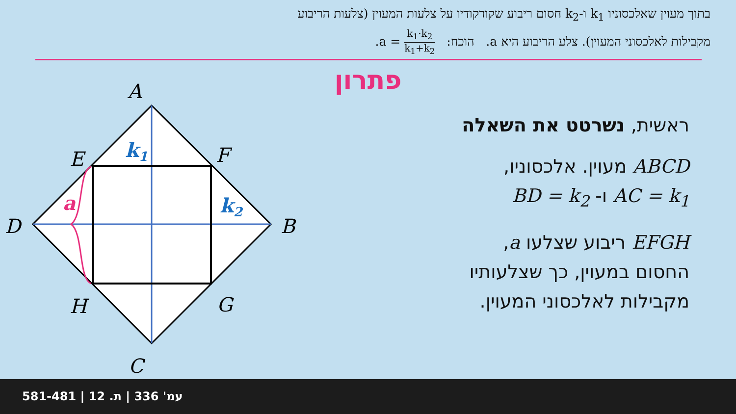בתוך מעוין שאלכסוניו k<sub>1</sub> ו-k<sub>2</sub> חסום ריבוע שקודקודיו על צלעות המעוין (צלעות הריבוע
מקבילות לאלכסוני המעוין). צלע הריבוע היא a. הוכח: k<sub>1</sub>·k<sub>2</sub> k<sub>1</sub>+k<sub>2</sub> = a.
פתרון
A
B
C
D
E
F
G
H
k1
k2
a
ראשית, נשרטט את השאלה
ABCD מעוין. אלכסוניו,
AC = k<sub>1</sub> ו- BD = k<sub>2</sub>
EFGH ריבוע שצלעו a,
החסום במעוין, כך שצלעותיו
מקבילות לאלכסוני המעוין.
581-481 | עמ' 336 | ת. 12